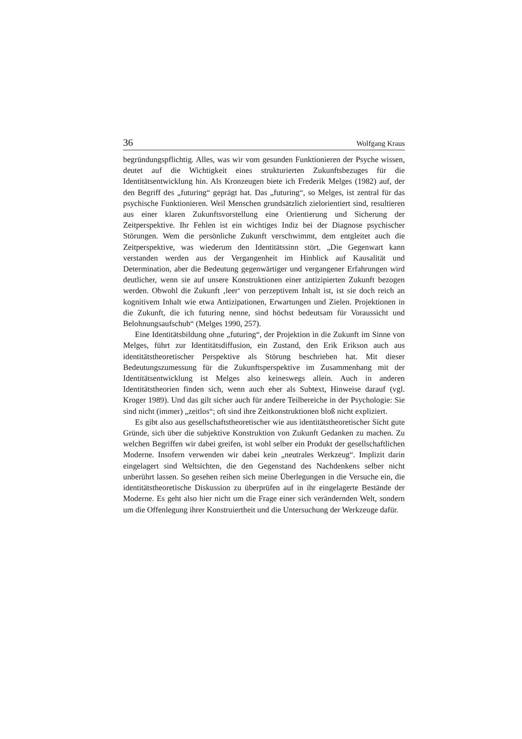36 Wolfgang Kraus
begründungspflichtig. Alles, was wir vom gesunden Funktionieren der Psyche wissen, deutet auf die Wichtigkeit eines strukturierten Zukunftsbezuges für die Identitätsentwicklung hin. Als Kronzeugen biete ich Frederik Melges (1982) auf, der den Begriff des „futuring“ geprägt hat. Das „futuring“, so Melges, ist zentral für das psychische Funktionieren. Weil Menschen grundsätzlich zielorientiert sind, resultieren aus einer klaren Zukunftsvorstellung eine Orientierung und Sicherung der Zeitperspektive. Ihr Fehlen ist ein wichtiges Indiz bei der Diagnose psychischer Störungen. Wem die persönliche Zukunft verschwimmt, dem entgleitet auch die Zeitperspektive, was wiederum den Identitätssinn stört. „Die Gegenwart kann verstanden werden aus der Vergangenheit im Hinblick auf Kausalität und Determination, aber die Bedeutung gegenwärtiger und vergangener Erfahrungen wird deutlicher, wenn sie auf unsere Konstruktionen einer antizipierten Zukunft bezogen werden. Obwohl die Zukunft ‚leer‘ von perzeptivem Inhalt ist, ist sie doch reich an kognitivem Inhalt wie etwa Antizipationen, Erwartungen und Zielen. Projektionen in die Zukunft, die ich futuring nenne, sind höchst bedeutsam für Voraussicht und Belohnungsaufschub“ (Melges 1990, 257).
Eine Identitätsbildung ohne „futuring“, der Projektion in die Zukunft im Sinne von Melges, führt zur Identitätsdiffusion, ein Zustand, den Erik Erikson auch aus identitätstheoretischer Perspektive als Störung beschrieben hat. Mit dieser Bedeutungszumessung für die Zukunftsperspektive im Zusammenhang mit der Identitätsentwicklung ist Melges also keineswegs allein. Auch in anderen Identitätstheorien finden sich, wenn auch eher als Subtext, Hinweise darauf (vgl. Kroger 1989). Und das gilt sicher auch für andere Teilbereiche in der Psychologie: Sie sind nicht (immer) „zeitlos“; oft sind ihre Zeitkonstruktionen bloß nicht expliziert.
Es gibt also aus gesellschaftstheoretischer wie aus identitätstheoretischer Sicht gute Gründe, sich über die subjektive Konstruktion von Zukunft Gedanken zu machen. Zu welchen Begriffen wir dabei greifen, ist wohl selber ein Produkt der gesellschaftlichen Moderne. Insofern verwenden wir dabei kein „neutrales Werkzeug“. Implizit darin eingelagert sind Weltsichten, die den Gegenstand des Nachdenkens selber nicht unberührt lassen. So gesehen reihen sich meine Überlegungen in die Versuche ein, die identitätstheoretische Diskussion zu überprüfen auf in ihr eingelagerte Bestände der Moderne. Es geht also hier nicht um die Frage einer sich verändernden Welt, sondern um die Offenlegung ihrer Konstruiertheit und die Untersuchung der Werkzeuge dafür.